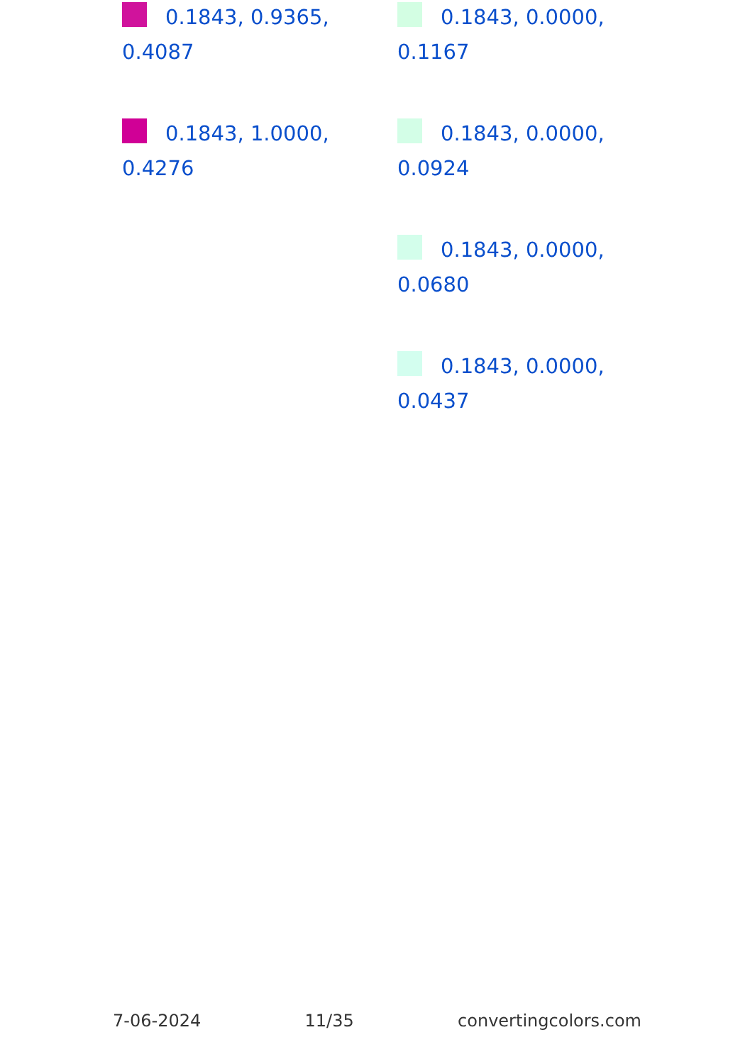0.1843, 0.9365, 0.4087
0.1843, 1.0000, 0.4276
0.1843, 0.0000, 0.1167
0.1843, 0.0000, 0.0924
0.1843, 0.0000, 0.0680
0.1843, 0.0000, 0.0437
7-06-2024 11/35 convertingcolors.com